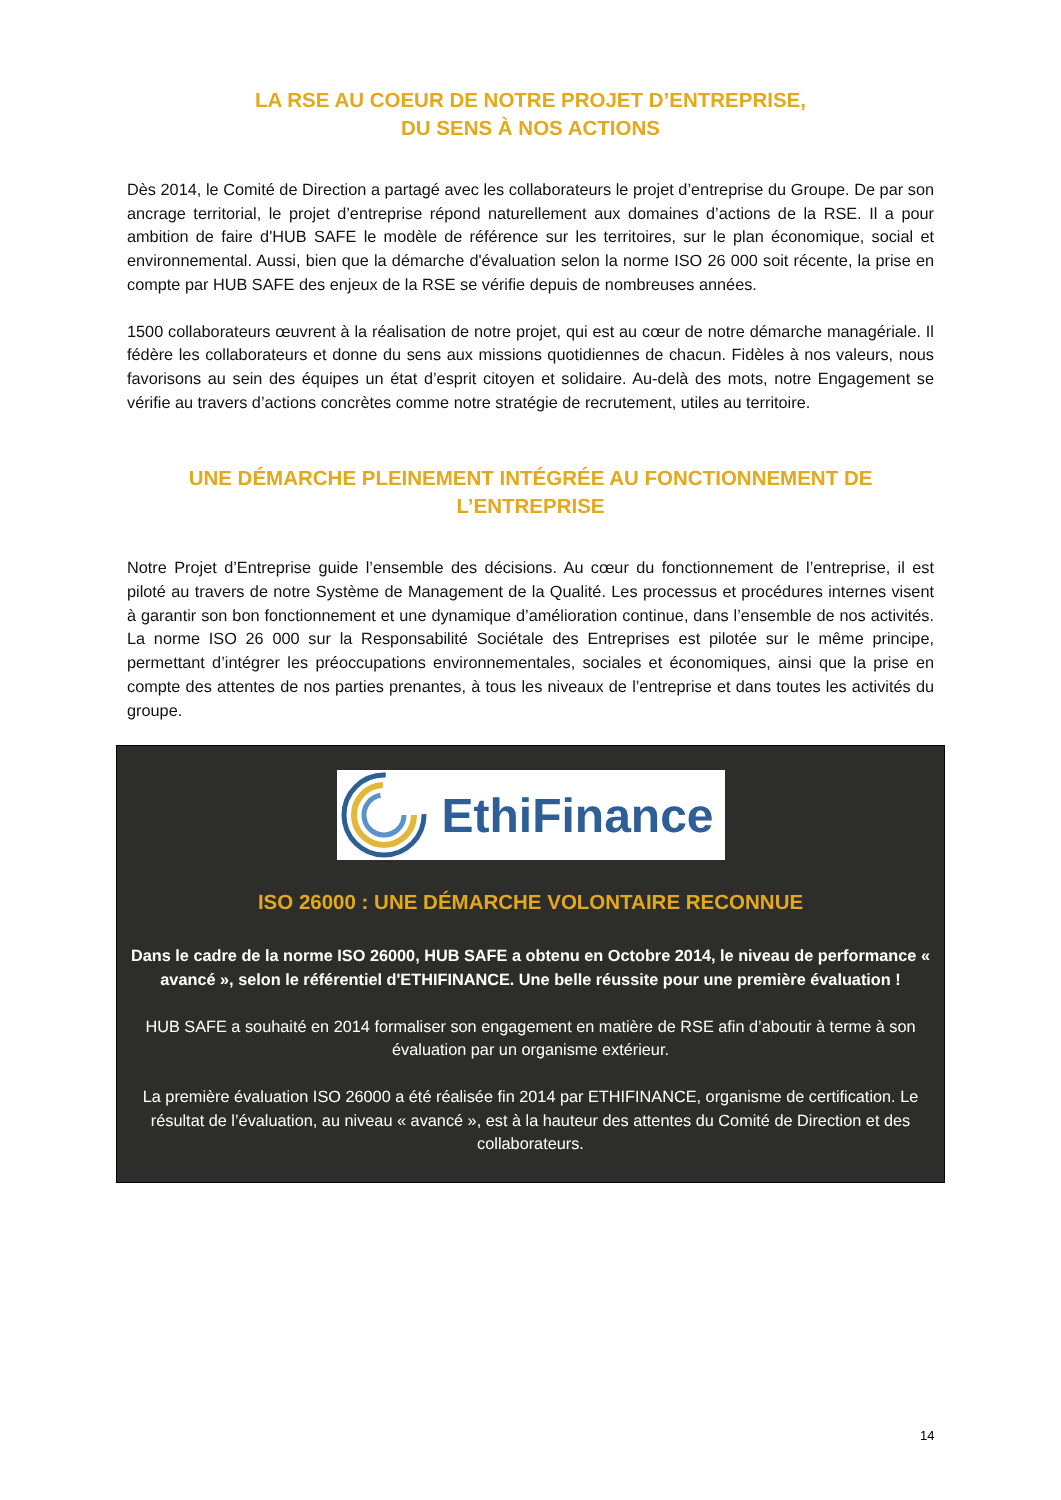LA RSE AU COEUR DE NOTRE PROJET D’ENTREPRISE,
DU SENS À NOS ACTIONS
Dès 2014, le Comité de Direction a partagé avec les collaborateurs le projet d’entreprise du Groupe. De par son ancrage territorial, le projet d’entreprise répond naturellement aux domaines d’actions de la RSE. Il a pour ambition de faire d'HUB SAFE le modèle de référence sur les territoires, sur le plan économique, social et environnemental. Aussi, bien que la démarche d'évaluation selon la norme ISO 26 000 soit récente, la prise en compte par HUB SAFE des enjeux de la RSE se vérifie depuis de nombreuses années.
1500 collaborateurs œuvrent à la réalisation de notre projet, qui est au cœur de notre démarche managériale. Il fédère les collaborateurs et donne du sens aux missions quotidiennes de chacun. Fidèles à nos valeurs, nous favorisons au sein des équipes un état d’esprit citoyen et solidaire. Au-delà des mots, notre Engagement se vérifie au travers d’actions concrètes comme notre stratégie de recrutement, utiles au territoire.
UNE DÉMARCHE PLEINEMENT INTÉGRÉE AU FONCTIONNEMENT DE L’ENTREPRISE
Notre Projet d’Entreprise guide l’ensemble des décisions. Au cœur du fonctionnement de l’entreprise, il est piloté au travers de notre Système de Management de la Qualité. Les processus et procédures internes visent à garantir son bon fonctionnement et une dynamique d’amélioration continue, dans l’ensemble de nos activités. La norme ISO 26 000 sur la Responsabilité Sociétale des Entreprises est pilotée sur le même principe, permettant d’intégrer les préoccupations environnementales, sociales et économiques, ainsi que la prise en compte des attentes de nos parties prenantes, à tous les niveaux de l’entreprise et dans toutes les activités du groupe.
EthiFinance
ISO 26000 : UNE DÉMARCHE VOLONTAIRE RECONNUE
Dans le cadre de la norme ISO 26000, HUB SAFE a obtenu en Octobre 2014, le niveau de performance « avancé », selon le référentiel d'ETHIFINANCE. Une belle réussite pour une première évaluation !
HUB SAFE a souhaité en 2014 formaliser son engagement en matière de RSE afin d’aboutir à terme à son évaluation par un organisme extérieur.
La première évaluation ISO 26000 a été réalisée fin 2014 par ETHIFINANCE, organisme de certification. Le résultat de l’évaluation, au niveau « avancé », est à la hauteur des attentes du Comité de Direction et des collaborateurs.
14